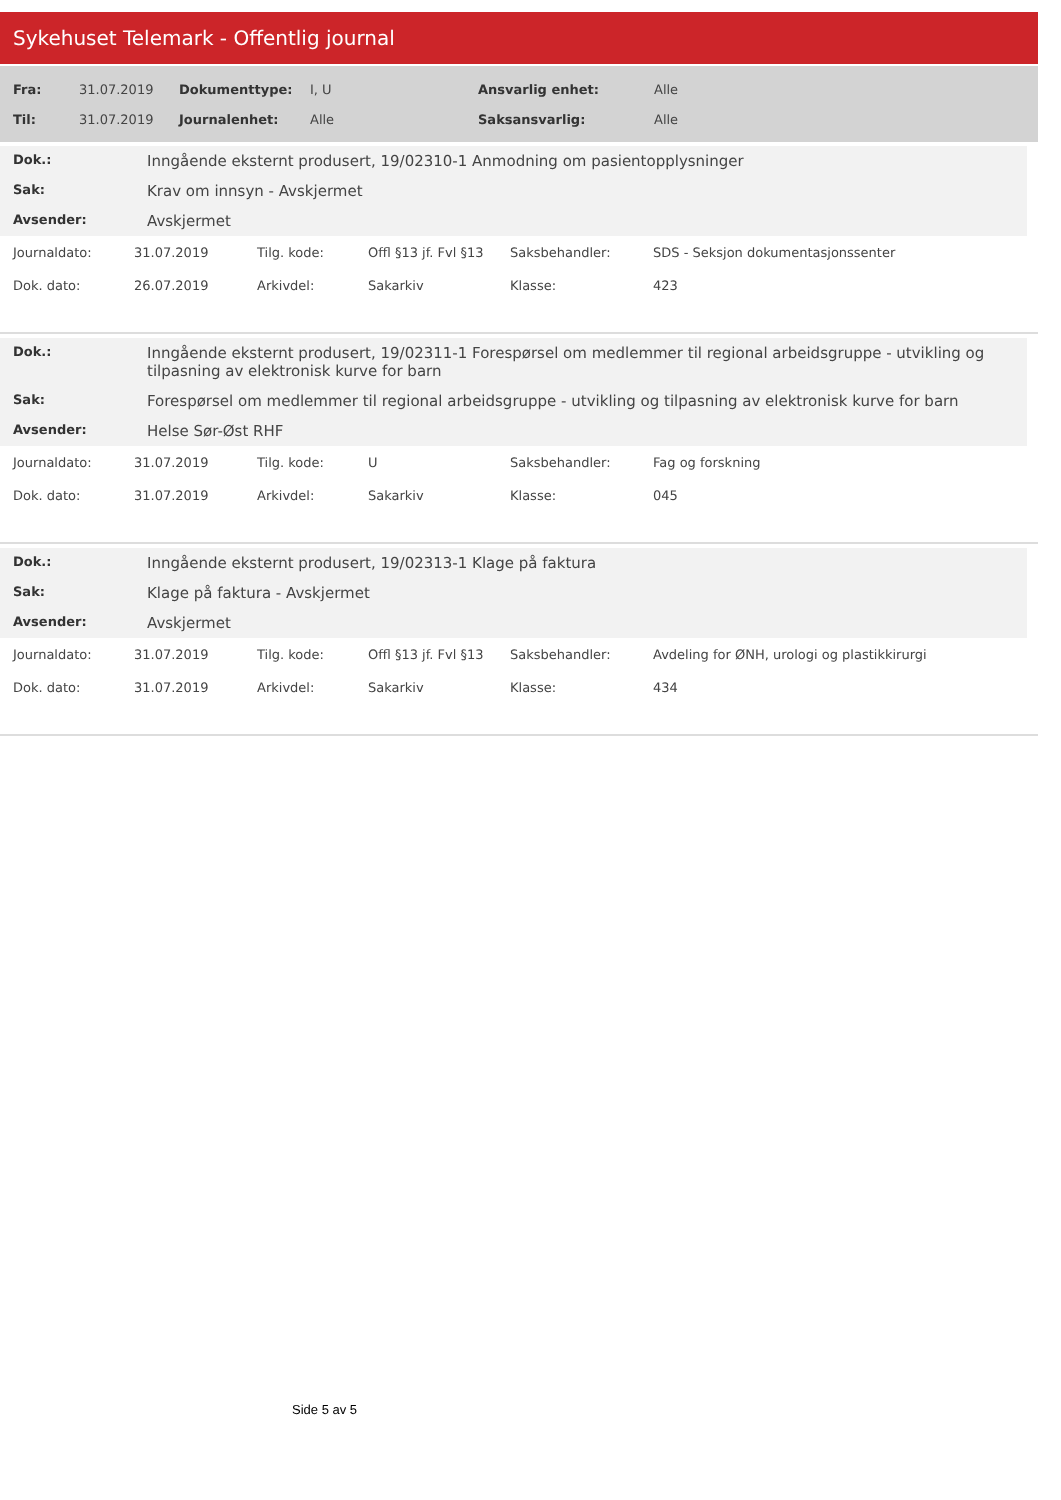Sykehuset Telemark - Offentlig journal
| Fra: | 31.07.2019 | Dokumenttype: | I, U | Ansvarlig enhet: | Alle |
| Til: | 31.07.2019 | Journalenhet: | Alle | Saksansvarlig: | Alle |
| Dok.: | Inngående eksternt produsert, 19/02310-1 Anmodning om pasientopplysninger |
| Sak: | Krav om innsyn - Avskjermet |
| Avsender: | Avskjermet |
| Journaldato: | 31.07.2019 | Tilg. kode: | Offl §13 jf. Fvl §13 | Saksbehandler: | SDS - Seksjon dokumentasjonssenter |
| Dok. dato: | 26.07.2019 | Arkivdel: | Sakarkiv | Klasse: | 423 |
| Dok.: | Inngående eksternt produsert, 19/02311-1 Forespørsel om medlemmer til regional arbeidsgruppe - utvikling og tilpasning av elektronisk kurve for barn |
| Sak: | Forespørsel om medlemmer til regional arbeidsgruppe - utvikling og tilpasning av elektronisk kurve for barn |
| Avsender: | Helse Sør-Øst RHF |
| Journaldato: | 31.07.2019 | Tilg. kode: | U | Saksbehandler: | Fag og forskning |
| Dok. dato: | 31.07.2019 | Arkivdel: | Sakarkiv | Klasse: | 045 |
| Dok.: | Inngående eksternt produsert, 19/02313-1 Klage på faktura |
| Sak: | Klage på faktura - Avskjermet |
| Avsender: | Avskjermet |
| Journaldato: | 31.07.2019 | Tilg. kode: | Offl §13 jf. Fvl §13 | Saksbehandler: | Avdeling for ØNH, urologi og plastikkirurgi |
| Dok. dato: | 31.07.2019 | Arkivdel: | Sakarkiv | Klasse: | 434 |
Side 5 av 5